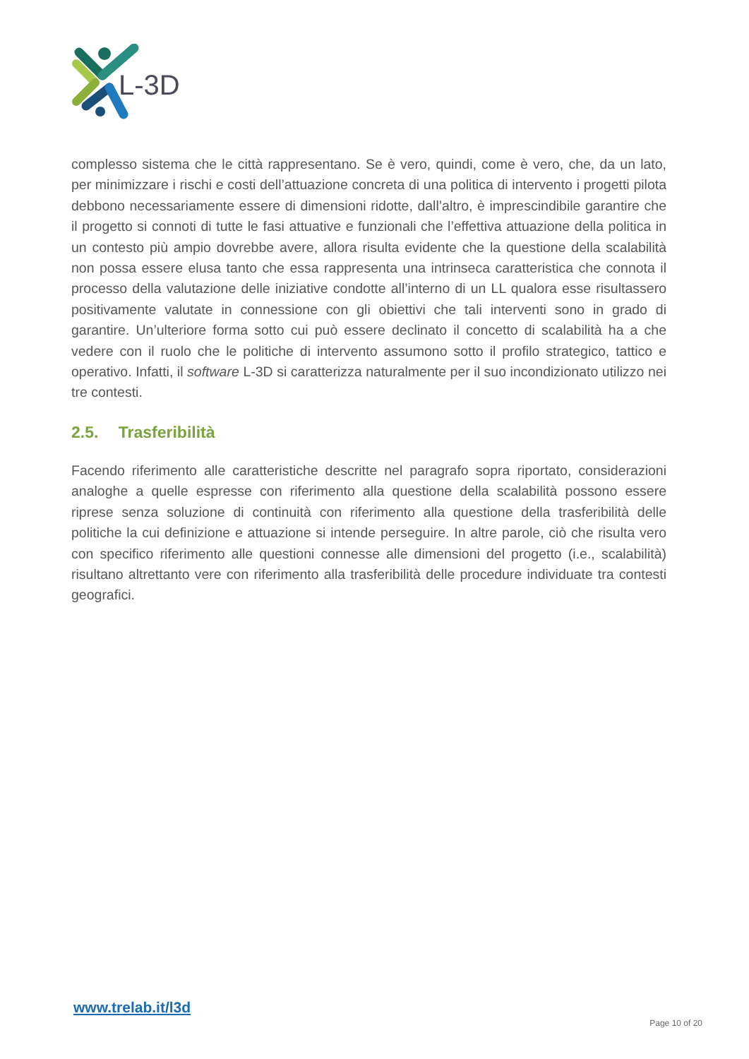L-3D
complesso sistema che le città rappresentano. Se è vero, quindi, come è vero, che, da un lato, per minimizzare i rischi e costi dell’attuazione concreta di una politica di intervento i progetti pilota debbono necessariamente essere di dimensioni ridotte, dall’altro, è imprescindibile garantire che il progetto si connoti di tutte le fasi attuative e funzionali che l’effettiva attuazione della politica in un contesto più ampio dovrebbe avere, allora risulta evidente che la questione della scalabilità non possa essere elusa tanto che essa rappresenta una intrinseca caratteristica che connota il processo della valutazione delle iniziative condotte all’interno di un LL qualora esse risultassero positivamente valutate in connessione con gli obiettivi che tali interventi sono in grado di garantire. Un’ulteriore forma sotto cui può essere declinato il concetto di scalabilità ha a che vedere con il ruolo che le politiche di intervento assumono sotto il profilo strategico, tattico e operativo. Infatti, il software L-3D si caratterizza naturalmente per il suo incondizionato utilizzo nei tre contesti.
2.5. Trasferibilità
Facendo riferimento alle caratteristiche descritte nel paragrafo sopra riportato, considerazioni analoghe a quelle espresse con riferimento alla questione della scalabilità possono essere riprese senza soluzione di continuità con riferimento alla questione della trasferibilità delle politiche la cui definizione e attuazione si intende perseguire. In altre parole, ciò che risulta vero con specifico riferimento alle questioni connesse alle dimensioni del progetto (i.e., scalabilità) risultano altrettanto vere con riferimento alla trasferibilità delle procedure individuate tra contesti geografici.
www.trelab.it/l3d
Page 10 of 20